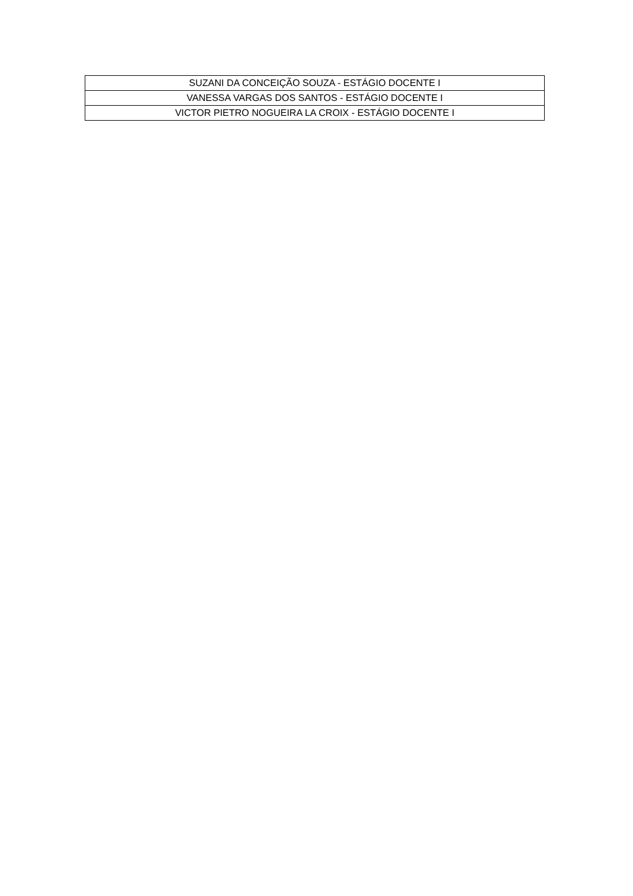| SUZANI DA CONCEIÇÃO SOUZA - ESTÁGIO DOCENTE I |
| VANESSA VARGAS DOS SANTOS - ESTÁGIO DOCENTE I |
| VICTOR PIETRO NOGUEIRA LA CROIX - ESTÁGIO DOCENTE I |